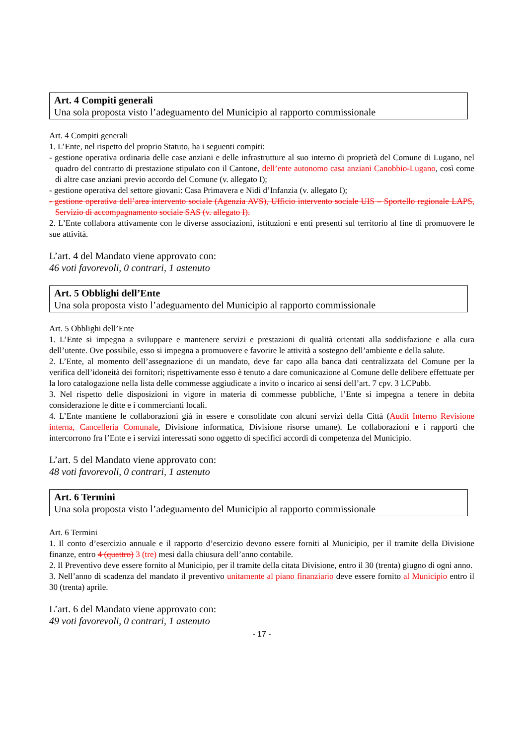Art. 4 Compiti generali
Una sola proposta visto l’adeguamento del Municipio al rapporto commissionale
Art. 4 Compiti generali
1. L’Ente, nel rispetto del proprio Statuto, ha i seguenti compiti:
- gestione operativa ordinaria delle case anziani e delle infrastrutture al suo interno di proprietà del Comune di Lugano, nel quadro del contratto di prestazione stipulato con il Cantone, dell’ente autonomo casa anziani Canobbio-Lugano, così come di altre case anziani previo accordo del Comune (v. allegato I);
- gestione operativa del settore giovani: Casa Primavera e Nidi d’Infanzia (v. allegato I);
- gestione operativa dell’area intervento sociale (Agenzia AVS), Ufficio intervento sociale UIS – Sportello regionale LAPS, Servizio di accompagnamento sociale SAS (v. allegato I).
2. L’Ente collabora attivamente con le diverse associazioni, istituzioni e enti presenti sul territorio al fine di promuovere le sue attività.
L’art. 4 del Mandato viene approvato con:
46 voti favorevoli, 0 contrari, 1 astenuto
Art. 5 Obblighi dell’Ente
Una sola proposta visto l’adeguamento del Municipio al rapporto commissionale
Art. 5 Obblighi dell’Ente
1. L’Ente si impegna a sviluppare e mantenere servizi e prestazioni di qualità orientati alla soddisfazione e alla cura dell’utente. Ove possibile, esso si impegna a promuovere e favorire le attività a sostegno dell’ambiente e della salute.
2. L’Ente, al momento dell’assegnazione di un mandato, deve far capo alla banca dati centralizzata del Comune per la verifica dell’idoneità dei fornitori; rispettivamente esso è tenuto a dare comunicazione al Comune delle delibere effettuate per la loro catalogazione nella lista delle commesse aggiudicate a invito o incarico ai sensi dell’art. 7 cpv. 3 LCPubb.
3. Nel rispetto delle disposizioni in vigore in materia di commesse pubbliche, l’Ente si impegna a tenere in debita considerazione le ditte e i commercianti locali.
4. L’Ente mantiene le collaborazioni già in essere e consolidate con alcuni servizi della Città (Audit Interno Revisione interna, Cancelleria Comunale, Divisione informatica, Divisione risorse umane). Le collaborazioni e i rapporti che intercorrono fra l’Ente e i servizi interessati sono oggetto di specifici accordi di competenza del Municipio.
L’art. 5 del Mandato viene approvato con:
48 voti favorevoli, 0 contrari, 1 astenuto
Art. 6 Termini
Una sola proposta visto l’adeguamento del Municipio al rapporto commissionale
Art. 6 Termini
1. Il conto d’esercizio annuale e il rapporto d’esercizio devono essere forniti al Municipio, per il tramite della Divisione finanze, entro 4 (quattro) 3 (tre) mesi dalla chiusura dell’anno contabile.
2. Il Preventivo deve essere fornito al Municipio, per il tramite della citata Divisione, entro il 30 (trenta) giugno di ogni anno.
3. Nell’anno di scadenza del mandato il preventivo unitamente al piano finanziario deve essere fornito al Municipio entro il 30 (trenta) aprile.
L’art. 6 del Mandato viene approvato con:
49 voti favorevoli, 0 contrari, 1 astenuto
- 17 -